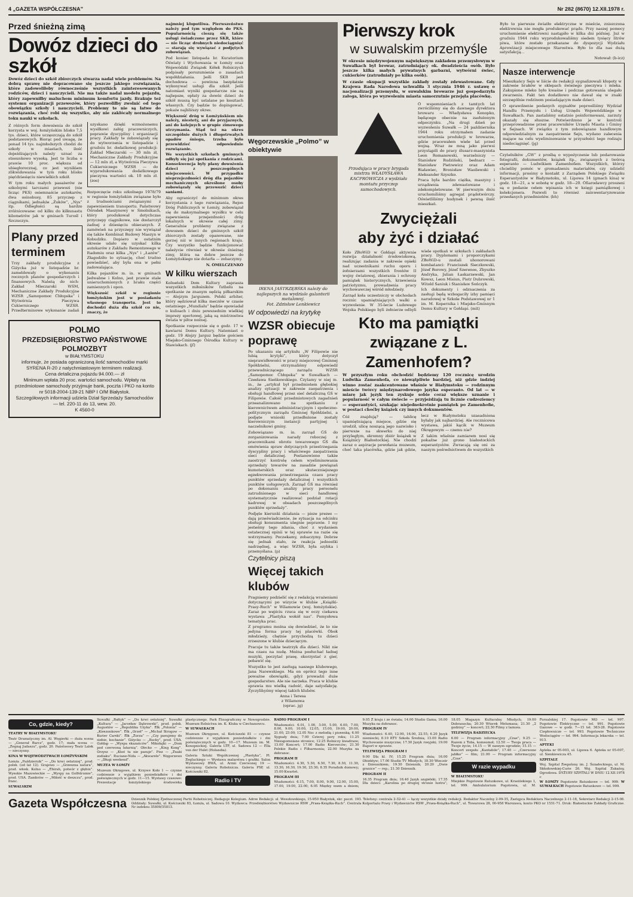4 „GAZETA WSPÓŁCZESNA” Nr 282 (8670) 12.XII.1978 r.
Przed śnieżną zimą
Dowóz dzieci do szkół
Dowóz dzieci do szkół zbiorczych stwarza nadal wiele problemów. Na dobrą sprawę nie dopracowano się jeszcze jakiego rozwiązania, które zadowoliłoby równocześnie wszystkich zainteresowanych rodziców, dzieci i nauczycieli. Nie ma także nadal modelu pojazdu, który zapewniłby maluchom minimum komfortu jazdy. Brakuje też systemu organizacji przewozów, który pozwoliłby zwolnić od tego obowiązku szkoły i nauczycieli. Problemy te nie są łatwe do rozwiązania, choć robi się wszystko, aby nie zakłócały normalnego toku nauki w szkołach.
Z różnych form dowożenia do szkół korzysta w woj. łomżyńskim blisko 7,5 tys. dzieci, które uczęszczają do szkół podstawowych. Biorąc pod uwagę, że ponad 14 tys. najmłodszych chodzi do szkoły w miastach, ilość dojeżdżających należy uznać za stosunkowo wysoką. Jest to liczba o prawie 10 proc. większa od ubiegłorocznej, co jest wynikiem zlikwidowania w tym roku blisko pięćdziesięciu niewielkich szkół.
W tym roku małych pasażerów ze szkolnymi tarczami przewozi (nie licząc PKS) osiemnaście autokarów, dwa osinobusy, 85 przyczep z ciągnikami, jednakże „Żuków”, „Nys” itp. Odległości są bardzo zróżnicowane: od kilku do kilkunastu kilometrów jak w gminach Turośl i Szczuczyn.
Plany przed terminem
Trzy zakłady produkcyjne z Giżycka już w listopadzie br. zameldowały o wykonaniu rocznych planów gospodarczych i finansowych. Należą do nich: Zakład Mleczarski WSM, Mechaniczne Zakłady Produkcyjne WZSR „Samopomoc Chłopska” i Wytwórnia Pieczywa Cukierniczego WZSR. Przedterminowe wykonanie zadań uzyskano dzięki wzmożonemu wysiłkowi załóg pracowniczych, poprawie dyscypliny i organizacji pracy. Zakłady te zobowiązały się do wytworzenia w listopadzie i grudniu br. dodatkowej produkcji: Zakład Mleczarski — 30 mln zł, Mechaniczne Zakłady Produkcyjne — 12 mln zł, a Wytwórnia Pieczywa Cukierniczego WZSR — do wyprodukowania dodatkowego pieczywa wartości ok. 10 mln zł. (zos)
Rozpoczęcie roku szkolnego 1978/79 w regionie łomżyńskim związane było z trudnościami związanymi z zapewnieniem transportu. Państwowy Ośrodek Maszynowy w Smolnikach, który produkował dotychczas przyczepy ciągnikowe, nie dostarczył żadnej z dziesięciu obiecanych. Z zamówień na przyczepy nie wywiązał się także Kombinat Budowy Maszyn w Kobudzku. Dopiero w ostatnim okresie udało się uzyskać kilka autokarów z Zakładu Remontowego w Radomiu oraz kilka „Nys” i „Łazów”. Złagodziło to sytuację, choć trudno powiedzieć, aby była ona w pełni zadowalająca.
Kilka pojazdów m. in. w gminach Jedwabne i Kolno, jest prawie stale unieruchomionych z braku części zamiennych i opon.
Większość szkół w regionie łomżyńskim jest w posiadaniu własnego transportu. Jest to dochodzi duża dla szkół co nie, znaczy, że
POLMO
PRZEDSIĘBIORSTWO PAŃSTWOWE POLMOZBYT
w BIAŁYMSTOKU
informuje, że posiada ograniczoną ilość samochodów marki SYRENA R-20 z natychmiastowym terminem realizacji.
Cena detaliczna pojazdu 94.000.— zł
Minimum wpłata 20 proc. wartości samochodu. Wpłaty na przedmiotowe samochody przyjmuje bank, poczta i PKO na konto nr 5018-2004-139-21 NBP I O/M Białystok.
Szczegółowych informacji udziela Dział Sprzedaży Samochodów — tel. 220-11 do 13, wew. 20.
K 4560-0
najmniej kłopotliwa. Pierwszeństwo należy pod tym względem do PKS. Popularnością cieszą się także usługi świadczone przez SKR, które — nie licząc drobnych niedociągnięć — starają się wywiązać z podjętych zobowiązań.
Pod koniec listopada br. Kuratorium Oświaty i Wychowania w Łomży oraz Wojewódzki Związek Kółek Rolniczych podpisały porozumienie o zasadach współdziałania. Jeśli SKR jest dochodowa — powinna bezpłatnie wykonywać usługi dla szkół. Jeśli natomiast wyniki gospodarcze nie są najlepsze, opłaty za dowóz dzieci do szkół muszą być ustalane po kosztach własnych. Czy będzie to dopingować, pokaże najbliższy okres.
Większość dróg w Łomżyńskiem nie należy, niestety, ani do przyjaznych, ani do kolejnych w grupie zimowego utrzymania. Stąd też na okres szczególnie dużych i długotrwałych opadów śniegu, trzeba było przewidzieć odpowiednie rozwiązanie.
We wszystkich szkołach gminnych odbyły się już spotkania z rodzicami. Konsekwencja były plany dowożenia dzieci z poszczególnych miejscowości. W przypadku nieprzejezdności dróg dla pojazdów mechanicznych określone osoby zobowiązały się przewozić dzieci saniami.
Aby ograniczyć do minimum okres korzystania z tego rozwiązania, Rejon Dróg Publicznych w Łomży, zobowiązał się do maksymalnego wysiłku w celu zapewnienia przejezdności dróg lokalnych w okresie całej zimy. Generalnie problemy związane z dowozem dzieci do gminnych szkół zbiorczych zostały opanowane, nie gorzej niż w innych regionach kraju. Czy wszystko będzie funkcjonować należycie również w okresie śnieżnej zimy, która na dobre jeszcze do Łomżyńskiego nie dotarła — zobaczymy.
N. OMELCZENKO
W kilku wierszach
Kolneński Dom Kultury zaprasza wszystkich miłośników futbolu na spotkanie ze znanym sędzią piłkarskim — Alojzym Jarguzem. Polski arbiter, który sędziował kilka meczów w czasie ostatniego „Mundialu” będzie opowiadał o kulisach i dniu powszednim wielkiej imprezy sportowej, jaką są mistrzostwa świata w piłce nożnej.
Spotkanie rozpocznie się o godz. 17 w kawiarni Domu Kultury. Natomiast o godz. 19 Alojzy Jarguz będzie gościem Miejsko-Gminnego Ośrodka Kultury w Stawiskach. (jf)
Węgorzewskie „Polmo” w obiektywie
IRENA JASTRZĘBSKA należy do najlepszych na wydziale galanterii metalowej.
Fot. Zdzisław Lenkiewicz
W odpowiedzi na krytykę
WZSR obiecuje poprawę
Po ukazaniu się artykułu „W Filipowie nie lubią krytyki”, który dotyczył nieprawidłowości w pracy miejscowej Gminnej Spółdzielni, otrzymaliśmy odpowiedź przewodniczącego zarządu WZSR „Samopomoc Chłopska” w Suwałkach — Czesława Sieńkowskiego. Czytamy w niej m. in., że „artykuł był przedmiotem głębokiej analizy sytuacji w zakresie zaopatrzenia i obsługi handlowej przez sieć detaliczną GS w Filipowie. Całość przedmiotowych zagadnień przeanalizowano na spotkaniu z kierownictwem administracyjnym i społeczno-politycznym zarządu Gminnej Spółdzielni, a podjęte wnioski przedłożone zostały kierowniczym instancji partyjnej i naczelnikowi gminy.
Zobowiązano m. in. zarząd GS do zorganizowania narady roboczej z pracownikami obrotu towarowego GS dla omówienia spraw dotyczących przestrzegania dyscypliny pracy i właściwego zaopatrzenia sieci detalicznej. Postanowiono także zaostrzyć kontrolę celem wyeliminowania sprzedaży towarów na zasadzie powiązań kumoterskich oraz skuteczniejszego egzekwowania przestrzegania czasu pracy punktów sprzedaży detalicznej i wszystkich punktów usługowych. Zarząd GS ma również po dokonaniu analizy pracy personelu zatrudnionego w sieci handlowej systematycznie realizować podział rotacji kadrowej w obsadach poszczególnych punktów sprzedaży”.
Podjęte kierunki działania — pisze prezes — dają przeświadczenie, że sytuacja na odcinku obsługi konsumenta ulegnie poprawie. I my jesteśmy tego zdania, choć z wydaniem ostatecznej opinii w tej sprawie na razie się wstrzymamy. Poczekamy, zobaczymy. Dobrze się jednak stało, że reakcja jednostki nadrzędnej, a więc WZSR, była szybka i przemyślana. (p)
Czytelnicy piszą
Więcej takich klubów
Pragniemy podzielić się z redakcją wrażeniami dotyczącymi po wizycie w klubie „Książki-Prasy-Ruch” w Wilamowie (woj. łomżyńskie). Zaraz po wejściu rzuca się w oczy ciekawa wystawa „Plastyka wokół nas”. Pomysłowa tematyka prac.
Z programu można się dowiedzieć, że to nie jedyna forma pracy tej placówki. Obok młodzieży, chętnie przychodzą tu dzieci zrzeszone w klubie dziecięcym.
Pracuje tu także teatrzyk dla dzieci. Nikt nie ma czasu na nudę. Można posłuchać ładnej muzyki, poczytać prasę, skorzystać z gier, pobawić się.
Wszystko to jest zasługą naszego klubowego, Jana Narewskiego. Ma on oprócz tego inne poważne obowiązki, gdyż prowadzi duże gospodarstwo. Ale nie narzeka. Praca w klubie sprawia mu wielką radość, daje satysfakcję. Życzylibyśmy więcej takich klubów.
Anna i Teresa
z Wilamowa
(oprac. jg)
Pierwszy krok
w suwalskim przemyśle
W okresie międzywojennym największym zakładem przemysłowym w Suwałkach był browar, zatrudniający ok. dwadzieścia osób. Było jeszcze kilka małych prywatnych garbarni, wytwórni świec, cukierków (zatrudniały po kilka osób).
W czasie okupacji wszystkie zakłady zostały zdewastowane. Gdy Krajowa Rada Narodowa uchwaliła 3 stycznia 1946 r. ustawę o nacjonalizacji przemysłu, w suwalskim browarze już gospodarzyła załoga, która po wyzwoleniu miasta samorzutnie przejęła placówkę.
Przodująca w pracy brygada mistrza WŁADYSŁAWA KACPROWICZA z wydziału montażu przyczep samochodowych.
O wspomnieniach z tamtych lat zwróciliśmy się do dawnego dyrektora browaru — Władysława Konopko, będącego obecnie na zasłużonym odpoczynku. „Na drugi dzień po wyzwoleniu Suwałk — 24 października 1944 roku otrzymałem zadanie uruchomienia produkcji w browarze, gdzie pracowałem wiele lat przed wojną. Wraz ze mną jako pierwsi przystąpili do pracy ślusarz-maszynista Leon Romanowski, warzelniczy — Stanisław Rudziński, bednarz — Stanisław Pietrewicz oraz Adam Białawiec, Bronisław Wasilewski i Aleksander Szyszko.
Praca była bardzo ciężka, maszyny i urządzenia zdewastowane i zdekompletowane. W pierwszym dniu uruchomiliśmy agregat prądotwórczy. Oświetliliśmy budynek i pewną ilość mieszkań.
Zwyciężali
aby żyć i działać
Koło ZBoWiD w Gołdapi aktywnie rozwija działalność środowiskową, realizując zadania w zakresie opieki nad uczestnikami ruchu oporu i żołnierzami wszystkich frontów II wojny światowej, zbierania i ochrony pamiątek historycznych, krzewienia patriotyzmu, prowadzenia pracy wychowawczej wśród młodzieży.
Zarząd koła uczestniczy w obchodach rocznic upamiętniających walki o wyzwolenie. W 35-lecie Ludowego Wojska Polskiego byli żołnierze odbyli wiele spotkań w szkołach i zakładach pracy. Dyplomami i proporczykami ZBoWiD-u zostali uhonorowani kombatanci: Franciszek Sieczkowski, Józef Borowy, Józef Szerenos, Zbyszko Andryka, Julian Łaskarzewski, Jan Kowsz, Leon Misiun, Piotr Dubrowski, Witold Saniuk i Stanisław Sończyk.
Ich dokumenty i odznaczenia za zasługi będą wzbogaciły izby pamięci narodowej w Szkole Podstawowej nr 1 im. M. Kopernika i Miejsko-Gminnym Domu Kultury w Gołdapi. (mit)
Kto ma pamiątki związane z L. Zamenhofem?
W przyszłym roku obchodzić będziemy 120 rocznicę urodzin Ludwika Zamenhofa, co niewątpliwie bardziej, niż gdzie indziej winno zostać zaakcentowane właśnie w Białymstoku — rodzinnym mieście twórcy międzynarodowego języka esperanto. Od lat — w miarę jak język ten zyskuje sobie coraz większe uznanie i popularność w całym świecie — przyjeżdżają tu licznie cudzoziemcy — esperantyści, szukając niejednokrotnie pamiątek po Zamenhofie, w postaci choćby książek czy innych dokumentów.
Cóż znajdują? — tablicę upamiętniającą miejsce, gdzie się urodził, ulicę noszącą jego nazwisko i pierwsze na skwerku do niej przyległym, skromny zbiór książek w Książnicy Białostockiej. Nie chodzi zaraz o aspiracje powołania muzeum, choć taka placówka, gdzie jak gdzie, lecz w Białymstoku uzasadniona byłaby jak najbardziej. Ale rocznicowa wystawa, jakiś kącik w Muzeum Okręgowym — czemu nie?
Z takim właśnie zamiarem nosi się pokaźne już grono białostockich esperantystów. Zwracają się oni za naszym pośrednictwem do wszystkich
Było to pierwsze światło elektryczne w mieście, zniszczona elektrownia nie mogła produkować prądu. Przy naszej pomocy uruchomienie elektrowni nastąpiło w kilka dni później. Już w grudniu 1944 roku wyprodukowaliśmy siedem tysięcy litrów piwa, które zostało przekazane do dyspozycji Wydziału Aprowizacji miejscowego Starostwa. Było to dla nas dużą satysfakcją...
Notował: (b-icz)
Nasze interwencje
Mieszkańcy Sejn w liście do redakcji sygnalizowali kłopoty w zakresie braków w sklepach świeżego pieczywa i mleka. Zakupione mleko było kwaśne i podczas gotowania ulegało zwarzeniu. Fakt ten dodatkowo nie dawał się w znaki szczególnie rodzinom posiadającym małe dzieci.
O sprawdzenie podanych sygnałów poprosiliśmy Wydział Handlu Przemysłu i Usług Urzędu Wojewódzkiego w Suwałkach. Pan zastaliśmy ostatnio poinformowani, zarzuty okazały się słuszne. Potwierdzono je w kontroli przeprowadzone przez pracowników Urzędu Miasta i Gminy w Sejnach. W związku z tym zobowiązano handlowym odpowiedzialnym za zaopatrzenie Sejn, wydano zalecenia mające na celu wyeliminowanie w przyszłości tego rodzaju niedociągnięć. (jg)
Czytelników „GW” z prośbą o wypożyczenie lub podarowanie fotografii, dokumentów, książek itp., związanych z twórcą esperanto — Ludwikiem Zamenhofem. Wszystkich, którzy chcieliby pomóc w gromadzeniu materiałów, czy udzielić informacji, prosimy o kontakt z Zarządem Polskiego Związku Esperantystów w Białymstoku, ul. Lipowa 14 (gmach kina) w godz. 18—21, a w sobotę w godz. 18—20. Ofiarodawcy proszeni są o podanie celem wpisania ich w księgi pamiątkowej i kolekcjonera. Pozwoli to również zainwentaryzowanie przesłanych przedmiotów. (bh)
Co, gdzie, kiedy?
TEATRY W BIAŁYMSTOKU
Teatr Dramatyczny im. Al. Węgierki — duża scena — „Generał Barcz”, godz. 17; mała scena — „Zegnaj Judaszu”, godz. 20. Państwowy Teatr Lalek — nieczynny.
KINA W WOJEWÓDZTWACH ŁOMŻYŃSKIM
Łomża „Październik” — „Do krwi ostatniej”, prod. polsk. (od lat 12). Grajewo — „Grzeszna natura”, prod. włosk. Kolno — „Ebirah, potwór z głębin”. Wysokie Mazowieckie — „Wyspy na Golfstromie”, prod. USA. Zambrów — „Miłość w deszczu”, prod. franc.
SUWALSKIM
Suwałki „Bałtyk” — „Do krwi ostatniej”. Suwałki „Kultura” — „Jarosław Dąbrowski”, prod. polsk. Augustów — „Republika Użyka”. Ełk „Polonia” — „Kieszonkowe”. Ełk „Orzeł” — „Michał Strogow — Kurier Carski”. Ełk „Zorza” — „Czy pasujemy do siebie, kochanie”. Giżycko — „Rocky”, prod. USA. Gołdap — „Wyspa skazańców”. Mikołajki — „Dom pod czerwoną latarnią”. Olecko — „King Kong”. Orzysz — „Ktoś tu nie pasuje”. Pisz — „Znaki zodiaku”. Ruciane-Nida — „Akwarele”. Węgorzewo — „Długi weekend”.
MUZEA W ŁOMŻY
Muzeum Okręgowe, ul. Krzywe Koło 1 — czynne codziennie z wyjątkiem poniedziałków i dni poświątecznych w godz. 11—15. Wystawy czasowe: Prezentacje łomżyńskiego środowiska plastycznego. Park Etnograficzny w Nowogrodzie. Muzeum Rolnictwa im. K. Kluka w Ciechanowcu.
W SUWAŁKACH
Muzeum Okręgowe, ul. Kościuszki 81 — czynne codziennie z wyjątkiem poniedziałków i dni poświątecznych w godz. 10—17. Muzeum im. M. Konopnickiej. Galeria LTF, ul. Sadowa 12 — Ella von der Hulst (Holandia).
Galeria Sztuki Współczesnej „Plastyka”, Pl. Zegluckiego — Wystawa malarstwa i grafiki. Salon Wystawowy BWA, ul. Armii Czerwonej 19 — nieczynny. Galeria Robotnicza. Galeria PSP, ul. Kościuszki 82.
Radio i TV
RADIO PROGRAM I
Wiadomości: 6.01, 1.00, 3.00, 5.00, 6.00, 7.00, 8.00, 9.00, 10.00, 12.05, 15.00, 19.00, 20.00, 21.00, 23.00; 12.05 Noc z melodią i piosenką; 6.00 Sygnały dnia; 7.00 Czterej pory roku; 11.25 Niezapomniane stronice; 12.25 Rolniczy kwadrans; 13.00 Koncert; 17.00 Radio Kierowców; 21.30 Polskie Radio i Filharmonia; 22.00 Muzyka na dobranoc.
PROGRAM II
Wiadomości: 4.30, 5.30, 6.30, 7.30, 8.30, 11.30, 13.30, 16.30, 19.30, 23.30; 8.35 Poradnik domowy; 15.00 Kwartet.
PROGRAM III
Wiadomości: 6.15, 7.00, 8.00, 9.00, 12.00, 15.00, 17.00, 19.00, 22.00; 6.05 Między snem a dniem; 9.05 Z kraju i ze świata; 14.00 Studio Gama; 16.00 Muzyka na dobranoc.
PROGRAM IV
Wiadomości: 6.40, 12.00, 16.00, 22.55; 6.20 Język niemiecki; 8.10 RTV Szkoła Średnia; 13.00 Radio Wychowanie muzyczne; 17.30 Język rosyjski; 19.00 Raport w sprawie.
TELEWIZJA PROGRAM I
9.00 Dla kl. IV; 15.25 Program dnia; 16.00 Obiektyw; 17.00 Studio TV Młodych; 18.30 Wieczór z Dziennikiem; 19.30 Dziennik; 20.20 „Dwie granice” — rep.; 21.30 Dziennik.
PROGRAM II
16.35 Program dnia; 16.40 Język angielski; 17.35 Dla dzieci: „Karolina po drugiej stronie lustra”; 18.05 Magazyn Kulturalny Młodych; 19.00 Dobranocka; 20.30 Wtorek Melomana; 21.30 „2 godziny” — koncert; 22.30 Filmy z lamusa.
TELEWIZJA RADZIECKA
6.00 — Program informacyjny „Czas”; 9.25 — Razem z Toba, komsomoł; 12.50 — Twoja praca — Twoje życie; 14.15 — W naszym ogrodzie; 15.15 — Koncert zespołu „Kantabile”; 17.40 — „Czerwone jabłko” — film; 21.00 — Program informacyjny „Czas”.
W razie wypadku
W BIAŁYMSTOKU
Miejskie Pogotowie Ratunkowe, ul. Krasińskiego 1, tel. 999. Ambulatorium Pogotowia, ul. M. Fornalskiej 17. Pogotowie MO — tel. 997. Pogotowie Elektryczne — tel. 991. Pogotowie Gazowe — w godz. 7—15 tel. 363-28. Pogotowie Ciepłownicze — tel. 993. Pogotowie Techniczne Wodociągów — tel. 994. Informacja lekarska — tel. 913.
APTEKI
Apteka nr 05-003, ul. Lipowa 6. Apteka nr 05-007, ul. Sienkiewicza 45.
SZPITALE
Woj. Szpital Zespolony im. J. Śniadeckiego, ul. M. Skłodowskiej-Curie 26. Woj. Szpital Zakaźny, Ogrodowa. DYŻURY SZPITALI W DNIU 12.XII.1978 r.
W ŁOMŻY Pogotowie Ratunkowe — tel. 999. W SUWAŁKACH Pogotowie Ratunkowe — tel. 999.
Gazeta Współczesna
Dziennik Polskiej Zjednoczonej Partii Robotniczej. Redaguje Kolegium. Adres Redakcji: ul. Wesołowskiego, 15-950 Białystok, skr. poczt. 193. Telefony: centrala 2-32-41 — łączy wszystkie działy redakcji. Redaktor Naczelny 2-09-35, Zastępca Redaktora Naczelnego 2-11-18, Sekretarz Redakcji 2-15-08. Oddziały: Suwałki, ul. Kościuszki 83, Łomża, ul. Sadowa 10. Wydawca: Przedsiębiorstwo Wydawnicze RSW „Prasa-Książka-Ruch”. Centrala Kolportażu Prasy i Wydawnictw RSW „Prasa-Książka-Ruch”, ul. Towarowa 28, 00-958 Warszawa, konto PKO nr 1531-71. Druk: Białostockie Zakłady Graficzne. Nr indeksu 35809/35813.